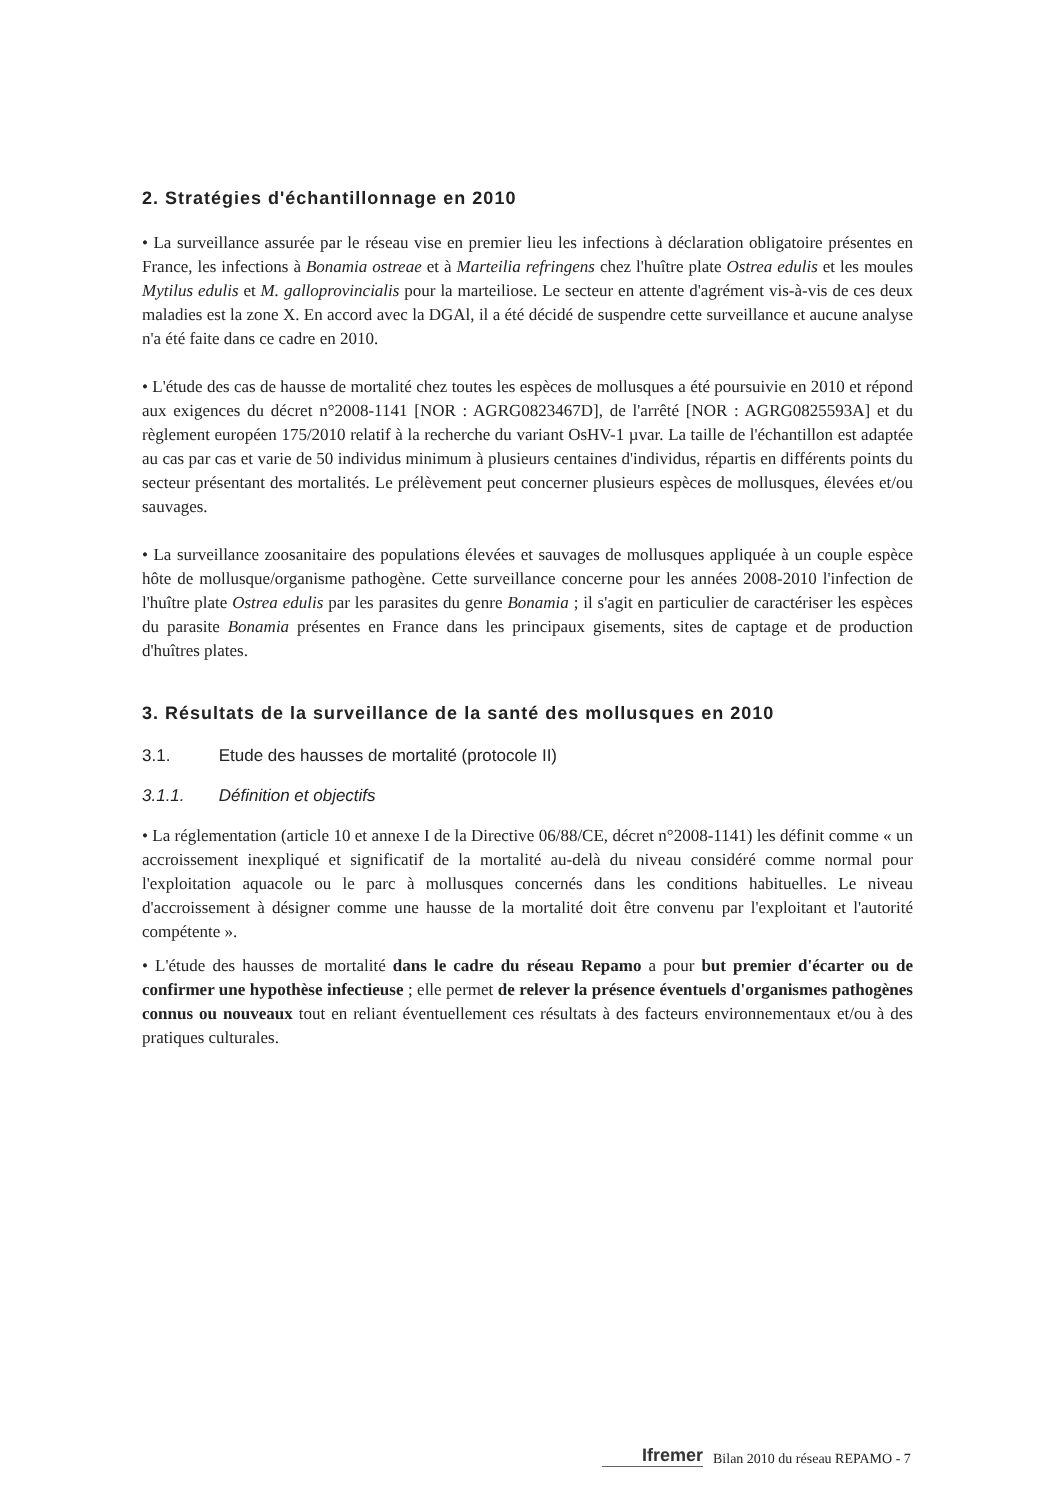2. Stratégies d'échantillonnage en 2010
• La surveillance assurée par le réseau vise en premier lieu les infections à déclaration obligatoire présentes en France, les infections à Bonamia ostreae et à Marteilia refringens chez l'huître plate Ostrea edulis et les moules Mytilus edulis et M. galloprovincialis pour la marteiliose. Le secteur en attente d'agrément vis-à-vis de ces deux maladies est la zone X. En accord avec la DGAl, il a été décidé de suspendre cette surveillance et aucune analyse n'a été faite dans ce cadre en 2010.
• L'étude des cas de hausse de mortalité chez toutes les espèces de mollusques a été poursuivie en 2010 et répond aux exigences du décret n°2008-1141 [NOR : AGRG0823467D], de l'arrêté [NOR : AGRG0825593A] et du règlement européen 175/2010 relatif à la recherche du variant OsHV-1 µvar. La taille de l'échantillon est adaptée au cas par cas et varie de 50 individus minimum à plusieurs centaines d'individus, répartis en différents points du secteur présentant des mortalités. Le prélèvement peut concerner plusieurs espèces de mollusques, élevées et/ou sauvages.
• La surveillance zoosanitaire des populations élevées et sauvages de mollusques appliquée à un couple espèce hôte de mollusque/organisme pathogène. Cette surveillance concerne pour les années 2008-2010 l'infection de l'huître plate Ostrea edulis par les parasites du genre Bonamia ; il s'agit en particulier de caractériser les espèces du parasite Bonamia présentes en France dans les principaux gisements, sites de captage et de production d'huîtres plates.
3. Résultats de la surveillance de la santé des mollusques en 2010
3.1. Etude des hausses de mortalité (protocole II)
3.1.1. Définition et objectifs
• La réglementation (article 10 et annexe I de la Directive 06/88/CE, décret n°2008-1141) les définit comme « un accroissement inexpliqué et significatif de la mortalité au-delà du niveau considéré comme normal pour l'exploitation aquacole ou le parc à mollusques concernés dans les conditions habituelles. Le niveau d'accroissement à désigner comme une hausse de la mortalité doit être convenu par l'exploitant et l'autorité compétente ».
• L'étude des hausses de mortalité dans le cadre du réseau Repamo a pour but premier d'écarter ou de confirmer une hypothèse infectieuse ; elle permet de relever la présence éventuels d'organismes pathogènes connus ou nouveaux tout en reliant éventuellement ces résultats à des facteurs environnementaux et/ou à des pratiques culturales.
Ifremer Bilan 2010 du réseau REPAMO - 7